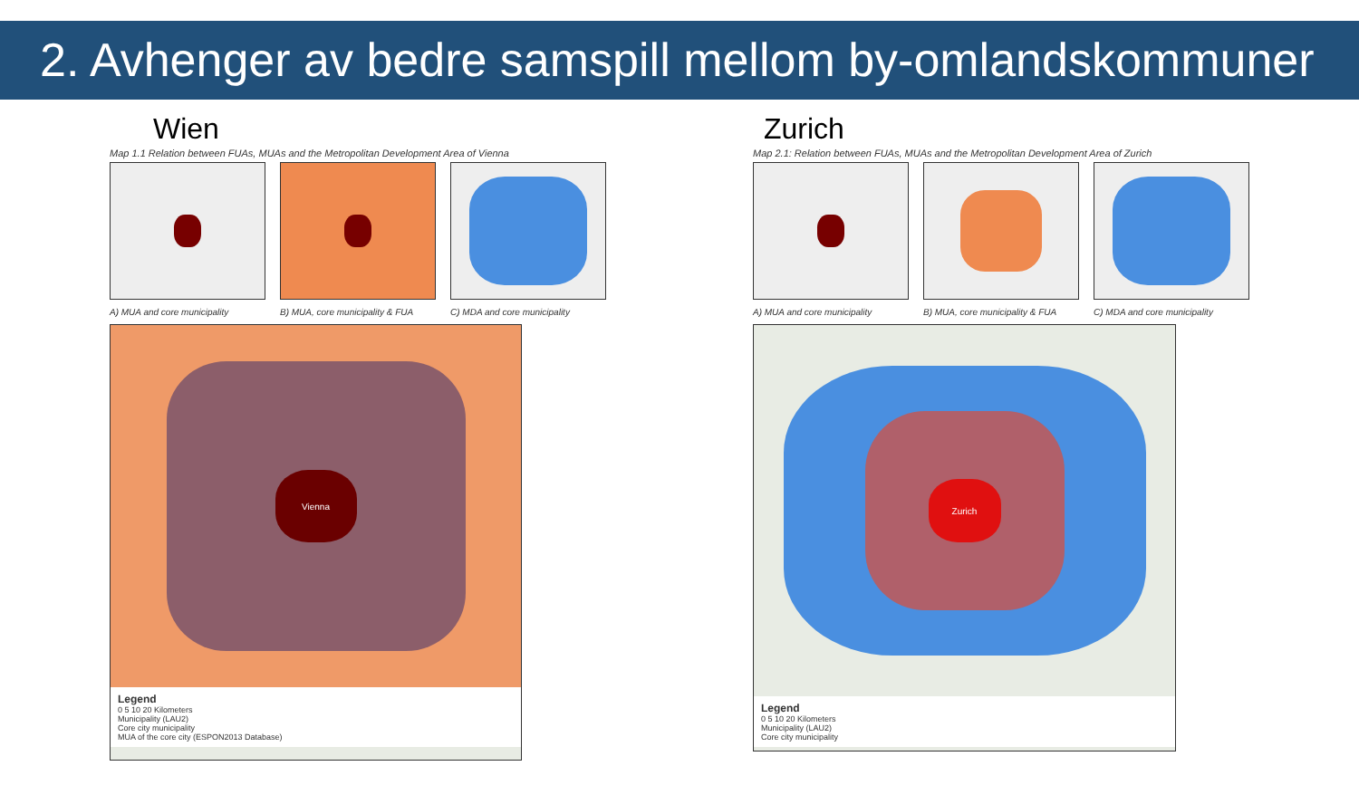2. Avhenger av bedre samspill mellom by-omlandskommuner
Wien
Map 1.1 Relation between FUAs, MUAs and the Metropolitan Development Area of Vienna
A) MUA and core municipality B) MUA, core municipality & FUA C) MDA and core municipality
Vienna
Legend
0 5 10 20 Kilometers
Municipality (LAU2)
Core city municipality
MUA of the core city (ESPON2013 Database)
Zurich
Map 2.1: Relation between FUAs, MUAs and the Metropolitan Development Area of Zurich
A) MUA and core municipality B) MUA, core municipality & FUA C) MDA and core municipality
Zurich
Legend
0 5 10 20 Kilometers
Municipality (LAU2)
Core city municipality